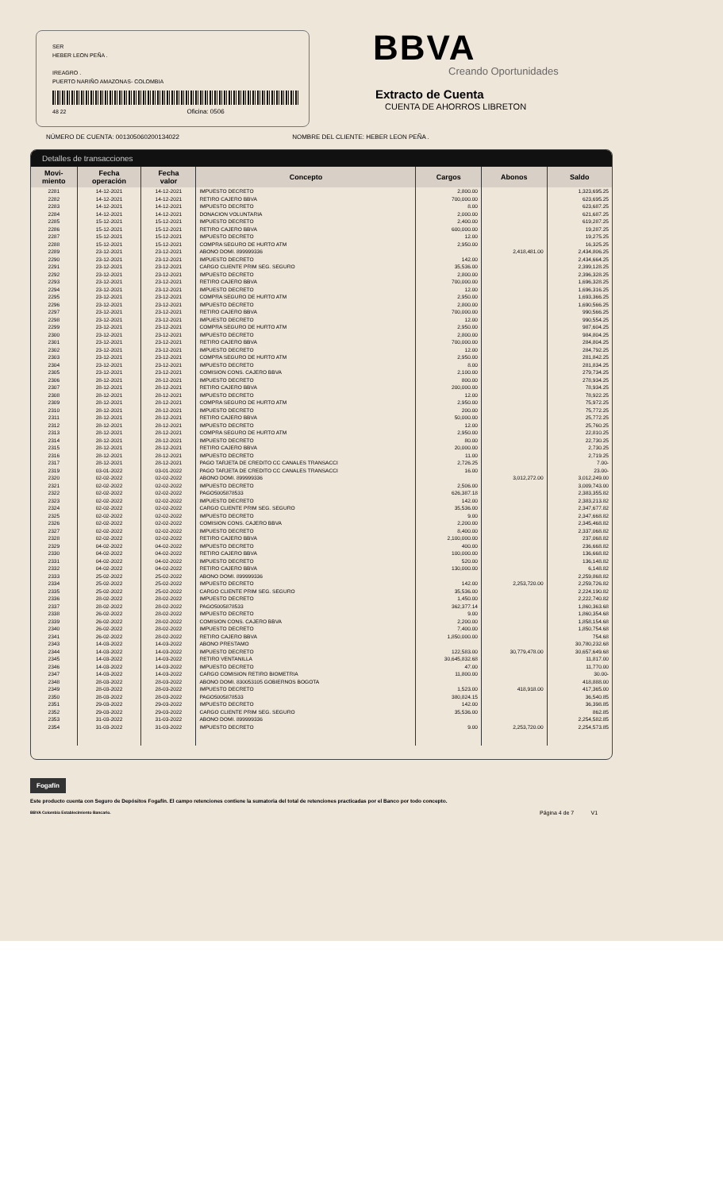SER
HEBER LEON PEÑA .
IREAGRO .
PUERTO NARIÑO AMAZONAS- COLOMBIA
48 22 Oficina: 0506
BBVA
Creando Oportunidades
Extracto de Cuenta
CUENTA DE AHORROS LIBRETON
NÚMERO DE CUENTA: 001305060200134022 NOMBRE DEL CLIENTE: HEBER LEON PEÑA .
Detalles de transacciones
| Movi- miento | Fecha operación | Fecha valor | Concepto | Cargos | Abonos | Saldo |
| --- | --- | --- | --- | --- | --- | --- |
| 2281 2282 2283 2284 2285 2286 2287 2288 2289 2290 2291 2292 2293 2294 2295 2296 2297 2298 2299 2300 2301 2302 2303 2304 2305 2306 2307 2308 2309 2310 2311 2312 2313 2314 2315 2316 2317 2319 2320 2321 2322 2323 2324 2325 2326 2327 2328 2329 2330 2331 2332 2333 2334 2335 2336 2337 2338 2339 2340 2341 2343 2344 2345 2346 2347 2348 2349 2350 2351 2352 2353 2354 | 14-12-2021 14-12-2021 14-12-2021 14-12-2021 15-12-2021 15-12-2021 15-12-2021 15-12-2021 23-12-2021 23-12-2021 23-12-2021 23-12-2021 23-12-2021 23-12-2021 23-12-2021 23-12-2021 23-12-2021 23-12-2021 23-12-2021 23-12-2021 23-12-2021 23-12-2021 23-12-2021 23-12-2021 23-12-2021 28-12-2021 28-12-2021 28-12-2021 28-12-2021 28-12-2021 28-12-2021 28-12-2021 28-12-2021 28-12-2021 28-12-2021 28-12-2021 28-12-2021 03-01-2022 02-02-2022 02-02-2022 02-02-2022 02-02-2022 02-02-2022 02-02-2022 02-02-2022 02-02-2022 02-02-2022 04-02-2022 04-02-2022 04-02-2022 04-02-2022 25-02-2022 25-02-2022 25-02-2022 28-02-2022 28-02-2022 26-02-2022 26-02-2022 26-02-2022 26-02-2022 14-03-2022 14-03-2022 14-03-2022 14-03-2022 14-03-2022 28-03-2022 28-03-2022 28-03-2022 29-03-2022 29-03-2022 31-03-2022 31-03-2022 | 14-12-2021 14-12-2021 14-12-2021 14-12-2021 15-12-2021 15-12-2021 15-12-2021 15-12-2021 23-12-2021 23-12-2021 23-12-2021 23-12-2021 23-12-2021 23-12-2021 23-12-2021 23-12-2021 23-12-2021 23-12-2021 23-12-2021 23-12-2021 23-12-2021 23-12-2021 23-12-2021 23-12-2021 23-12-2021 28-12-2021 28-12-2021 28-12-2021 28-12-2021 28-12-2021 28-12-2021 28-12-2021 28-12-2021 28-12-2021 28-12-2021 28-12-2021 28-12-2021 03-01-2022 02-02-2022 02-02-2022 02-02-2022 02-02-2022 02-02-2022 02-02-2022 02-02-2022 02-02-2022 02-02-2022 04-02-2022 04-02-2022 04-02-2022 04-02-2022 25-02-2022 25-02-2022 25-02-2022 28-02-2022 28-02-2022 28-02-2022 28-02-2022 28-02-2022 28-02-2022 14-03-2022 14-03-2022 14-03-2022 14-03-2022 14-03-2022 28-03-2022 28-03-2022 28-03-2022 29-03-2022 29-03-2022 31-03-2022 31-03-2022 | IMPUESTO DECRETO RETIRO CAJERO BBVA IMPUESTO DECRETO DONACION VOLUNTARIA IMPUESTO DECRETO RETIRO CAJERO BBVA IMPUESTO DECRETO COMPRA SEGURO DE HURTO ATM ABONO DOMI. 899999336 IMPUESTO DECRETO CARGO CLIENTE PRIM SEG. SEGURO IMPUESTO DECRETO RETIRO CAJERO BBVA IMPUESTO DECRETO COMPRA SEGURO DE HURTO ATM IMPUESTO DECRETO RETIRO CAJERO BBVA IMPUESTO DECRETO COMPRA SEGURO DE HURTO ATM IMPUESTO DECRETO RETIRO CAJERO BBVA IMPUESTO DECRETO COMPRA SEGURO DE HURTO ATM IMPUESTO DECRETO COMISION CONS. CAJERO BBVA IMPUESTO DECRETO RETIRO CAJERO BBVA IMPUESTO DECRETO COMPRA SEGURO DE HURTO ATM IMPUESTO DECRETO RETIRO CAJERO BBVA IMPUESTO DECRETO COMPRA SEGURO DE HURTO ATM IMPUESTO DECRETO RETIRO CAJERO BBVA IMPUESTO DECRETO PAGO TARJETA DE CREDITO CC CANALES TRANSACCI PAGO TARJETA DE CREDITO CC CANALES TRANSACCI ABONO DOMI. 899999336 IMPUESTO DECRETO PAGO5005878533 IMPUESTO DECRETO CARGO CLIENTE PRIM SEG. SEGURO IMPUESTO DECRETO COMISION CONS. CAJERO BBVA IMPUESTO DECRETO RETIRO CAJERO BBVA IMPUESTO DECRETO RETIRO CAJERO BBVA IMPUESTO DECRETO RETIRO CAJERO BBVA ABONO DOMI. 899999336 IMPUESTO DECRETO CARGO CLIENTE PRIM SEG. SEGURO IMPUESTO DECRETO PAGO5005878533 IMPUESTO DECRETO COMISION CONS. CAJERO BBVA IMPUESTO DECRETO RETIRO CAJERO BBVA ABONO PRESTAMO IMPUESTO DECRETO RETIRO VENTANILLA IMPUESTO DECRETO CARGO COMISION RETIRO BIOMETRIA ABONO DOMI. 830053105 GOBIERNOS BOGOTA IMPUESTO DECRETO PAGO5005878533 IMPUESTO DECRETO CARGO CLIENTE PRIM SEG. SEGURO ABONO DOMI. 899999336 IMPUESTO DECRETO | 2,800.00 700,000.00 8.00 2,000.00 2,400.00 600,000.00 12.00 2,950.00 142.00 35,536.00 2,800.00 700,000.00 12.00 2,950.00 2,800.00 700,000.00 12.00 2,950.00 2,800.00 700,000.00 12.00 2,950.00 8.00 2,100.00 800.00 200,000.00 12.00 2,950.00 200.00 50,000.00 12.00 2,950.00 80.00 20,000.00 11.00 2,726.25 16.00 2,506.00 626,387.18 142.00 35,536.00 9.00 2,200.00 8,400.00 2,100,000.00 400.00 100,000.00 520.00 130,000.00 142.00 35,536.00 1,450.00 362,377.14 9.00 2,200.00 7,400.00 1,850,000.00 122,583.00 30,645,832.68 47.00 11,800.00 1,523.00 380,824.15 142.00 35,536.00 9.00 | 2,418,481.00 3,012,272.00 2,253,720.00 30,779,478.00 418,918.00 2,253,720.00 | 1,323,695.25 623,695.25 623,687.25 621,687.25 619,287.25 19,287.25 19,275.25 16,325.25 2,434,806.25 2,434,664.25 2,399,128.25 2,396,328.25 1,696,328.25 1,696,316.25 1,693,366.25 1,690,566.25 990,566.25 990,554.25 987,604.25 984,804.25 284,804.25 284,792.25 281,842.25 281,834.25 279,734.25 278,934.25 78,934.25 78,922.25 75,972.25 75,772.25 25,772.25 25,760.25 22,810.25 22,730.25 2,730.25 2,719.25 7.00- 23.00- 3,012,249.00 3,009,743.00 2,383,355.82 2,383,213.82 2,347,677.82 2,347,668.82 2,345,468.82 2,337,068.82 237,068.82 236,668.82 136,668.82 136,148.82 6,148.82 2,259,868.82 2,259,726.82 2,224,190.82 2,222,740.82 1,860,363.68 1,860,354.68 1,858,154.68 1,850,754.68 754.68 30,780,232.68 30,657,649.68 11,817.00 11,770.00 30.00- 418,888.00 417,365.00 36,540.85 36,398.85 862.85 2,254,582.85 2,254,573.85 |
Fogafín
Este producto cuenta con Seguro de Depósitos Fogafín. El campo retenciones contiene la sumatoria del total de retenciones practicadas por el Banco por todo concepto.
BBVA Colombia Establecimiento Bancario.
Página 4 de 7 V1